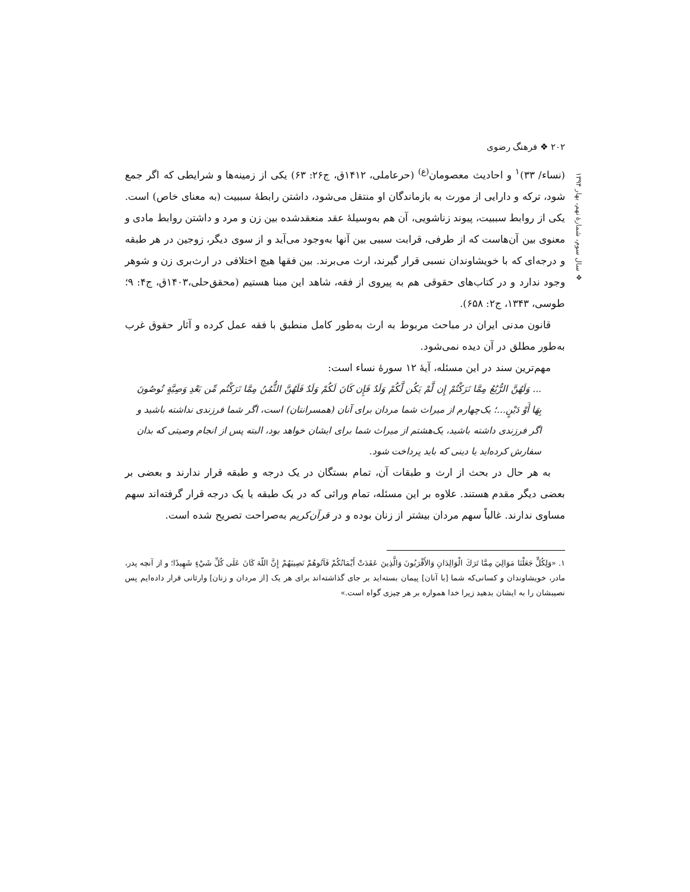۲۰۲ ❖ فرهنگ رضوی
❖ سال سوم، شمارهٔ نهم، بهار ۱۳۹۴
(نساء/ ۳۳)<sup>۱</sup> و احادیث معصومان<sup>(ع)</sup> (حرعاملی، ۱۴۱۲ق، ج۲۶: ۶۳) یکی از زمینه‌ها و شرایطی که اگر جمع شود، ترکه و دارایی از مورث به بازماندگان او منتقل می‌شود، داشتن رابطهٔ سببیت (به معنای خاص) است. یکی از روابط سببیت، پیوند زناشویی، آن هم به‌وسیلهٔ عقد منعقدشده بین زن و مرد و داشتن روابط مادی و معنوی بین آن‌هاست که از طرفی، قرابت سببی بین آنها به‌وجود می‌آید و از سوی دیگر، زوجین در هر طبقه و درجه‌ای که با خویشاوندان نسبی قرار گیرند، ارث می‌برند. بین فقها هیچ اختلافی در ارث‌بری زن و شوهر وجود ندارد و در کتاب‌های حقوقی هم به پیروی از فقه، شاهد این مبنا هستیم (محقق‌حلی،۱۴۰۳ق، ج۴: ۹؛ طوسی، ۱۳۴۳، ج۲: ۶۵۸).
قانون مدنی ایران در مباحث مربوط به ارث به‌طور کامل منطبق با فقه عمل کرده و آثار حقوق غرب به‌طور مطلق در آن دیده نمی‌شود.
مهم‌ترین سند در این مسئله، آیهٔ ۱۲ سورهٔ نساء است:
... وَلَهُنَّ الرُّبُعُ مِمَّا تَرَكْتُمْ إِن لَّمْ يَكُن لَّكُمْ وَلَدٌ فَإِن كَانَ لَكُمْ وَلَدٌ فَلَهُنَّ الثُّمُنُ مِمَّا تَرَكْتُم مِّن بَعْدِ وَصِيَّةٍ تُوصُونَ بِهَا أَوْ دَيْنٍ...؛ یک‌چهارم از میراث شما مردان برای آنان (همسرانتان) است، اگر شما فرزندی نداشته باشید و اگر فرزندی داشته باشید، یک‌هشتم از میراث شما برای ایشان خواهد بود، البته پس از انجام وصیتی که بدان سفارش کرده‌اید یا دینی که باید پرداخت شود.
به هر حال در بحث از ارث و طبقات آن، تمام بستگان در یک درجه و طبقه قرار ندارند و بعضی بر بعضی دیگر مقدم هستند. علاوه بر این مسئله، تمام وراثی که در یک طبقه یا یک درجه قرار گرفته‌اند سهم مساوی ندارند. غالباً سهم مردان بیشتر از زنان بوده و در قرآن‌کریم به‌صراحت تصریح شده است.
۱. «وَلِكُلٍّ جَعَلْنَا مَوَالِيَ مِمَّا تَرَكَ الْوَالِدَانِ وَالأَقْرَبُونَ وَالَّذِينَ عَقَدَتْ أَيْمَانُكُمْ فَآتُوهُمْ نَصِيبَهُمْ إِنَّ اللّهَ كَانَ عَلَى كُلِّ شَيْءٍ شَهِيدًا؛ و از آنچه پدر، مادر، خویشاوندان و کسانی‌که شما [با آنان] پیمان بسته‌اید بر جای گذاشته‌اند برای هر یک [از مردان و زنان] وارثانی قرار داده‌ایم پس نصیبشان را به ایشان بدهید زیرا خدا همواره بر هر چیزی گواه است.»